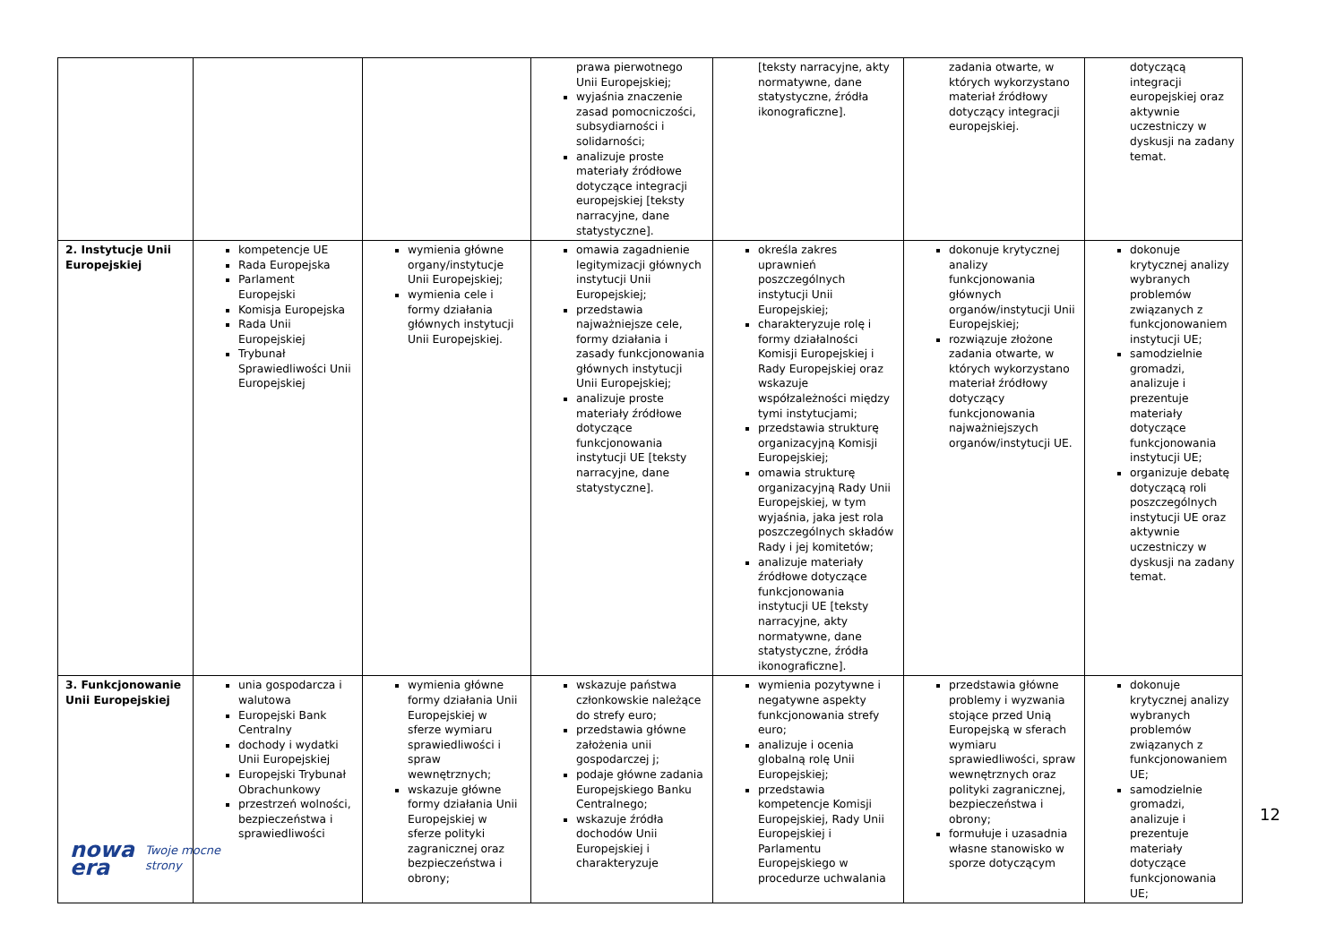| | | | prawa pierwotnego Unii Europejskiej; wyjaśnia znaczenie zasad pomocniczości, subsydiarności i solidarności; analizuje proste materiały źródłowe dotyczące integracji europejskiej [teksty narracyjne, dane statystyczne]. | [teksty narracyjne, akty normatywne, dane statystyczne, źródła ikonograficzne]. | zadania otwarte, w których wykorzystano materiał źródłowy dotyczący integracji europejskiej. | dotyczącą integracji europejskiej oraz aktywnie uczestniczy w dyskusji na zadany temat. |
| 2. Instytucje Unii Europejskiej | kompetencje UE Rada Europejska Parlament Europejski Komisja Europejska Rada Unii Europejskiej Trybunał Sprawiedliwości Unii Europejskiej | wymienia główne organy/instytucje Unii Europejskiej; wymienia cele i formy działania głównych instytucji Unii Europejskiej. | omawia zagadnienie legitymizacji głównych instytucji Unii Europejskiej; przedstawia najważniejsze cele, formy działania i zasady funkcjonowania głównych instytucji Unii Europejskiej; analizuje proste materiały źródłowe dotyczące funkcjonowania instytucji UE [teksty narracyjne, dane statystyczne]. | określa zakres uprawnień poszczególnych instytucji Unii Europejskiej; charakteryzuje rolę i formy działalności Komisji Europejskiej i Rady Europejskiej oraz wskazuje współzależności między tymi instytucjami; przedstawia strukturę organizacyjną Komisji Europejskiej; omawia strukturę organizacyjną Rady Unii Europejskiej, w tym wyjaśnia, jaka jest rola poszczególnych składów Rady i jej komitetów; analizuje materiały źródłowe dotyczące funkcjonowania instytucji UE [teksty narracyjne, akty normatywne, dane statystyczne, źródła ikonograficzne]. | dokonuje krytycznej analizy funkcjonowania głównych organów/instytucji Unii Europejskiej; rozwiązuje złożone zadania otwarte, w których wykorzystano materiał źródłowy dotyczący funkcjonowania najważniejszych organów/instytucji UE. | dokonuje krytycznej analizy wybranych problemów związanych z funkcjonowaniem instytucji UE; samodzielnie gromadzi, analizuje i prezentuje materiały dotyczące funkcjonowania instytucji UE; organizuje debatę dotyczącą roli poszczególnych instytucji UE oraz aktywnie uczestniczy w dyskusji na zadany temat. |
| 3. Funkcjonowanie Unii Europejskiej | unia gospodarcza i walutowa Europejski Bank Centralny dochody i wydatki Unii Europejskiej Europejski Trybunał Obrachunkowy przestrzeń wolności, bezpieczeństwa i sprawiedliwości | wymienia główne formy działania Unii Europejskiej w sferze wymiaru sprawiedliwości i spraw wewnętrznych; wskazuje główne formy działania Unii Europejskiej w sferze polityki zagranicznej oraz bezpieczeństwa i obrony; | wskazuje państwa członkowskie należące do strefy euro; przedstawia główne założenia unii gospodarczej j; podaje główne zadania Europejskiego Banku Centralnego; wskazuje źródła dochodów Unii Europejskiej i charakteryzuje | wymienia pozytywne i negatywne aspekty funkcjonowania strefy euro; analizuje i ocenia globalną rolę Unii Europejskiej; przedstawia kompetencje Komisji Europejskiej, Rady Unii Europejskiej i Parlamentu Europejskiego w procedurze uchwalania | przedstawia główne problemy i wyzwania stojące przed Unią Europejską w sferach wymiaru sprawiedliwości, spraw wewnętrznych oraz polityki zagranicznej, bezpieczeństwa i obrony; formułuje i uzasadnia własne stanowisko w sporze dotyczącym | dokonuje krytycznej analizy wybranych problemów związanych z funkcjonowaniem UE; samodzielnie gromadzi, analizuje i prezentuje materiały dotyczące funkcjonowania UE; |
12
nowa
era Twoje mocne strony